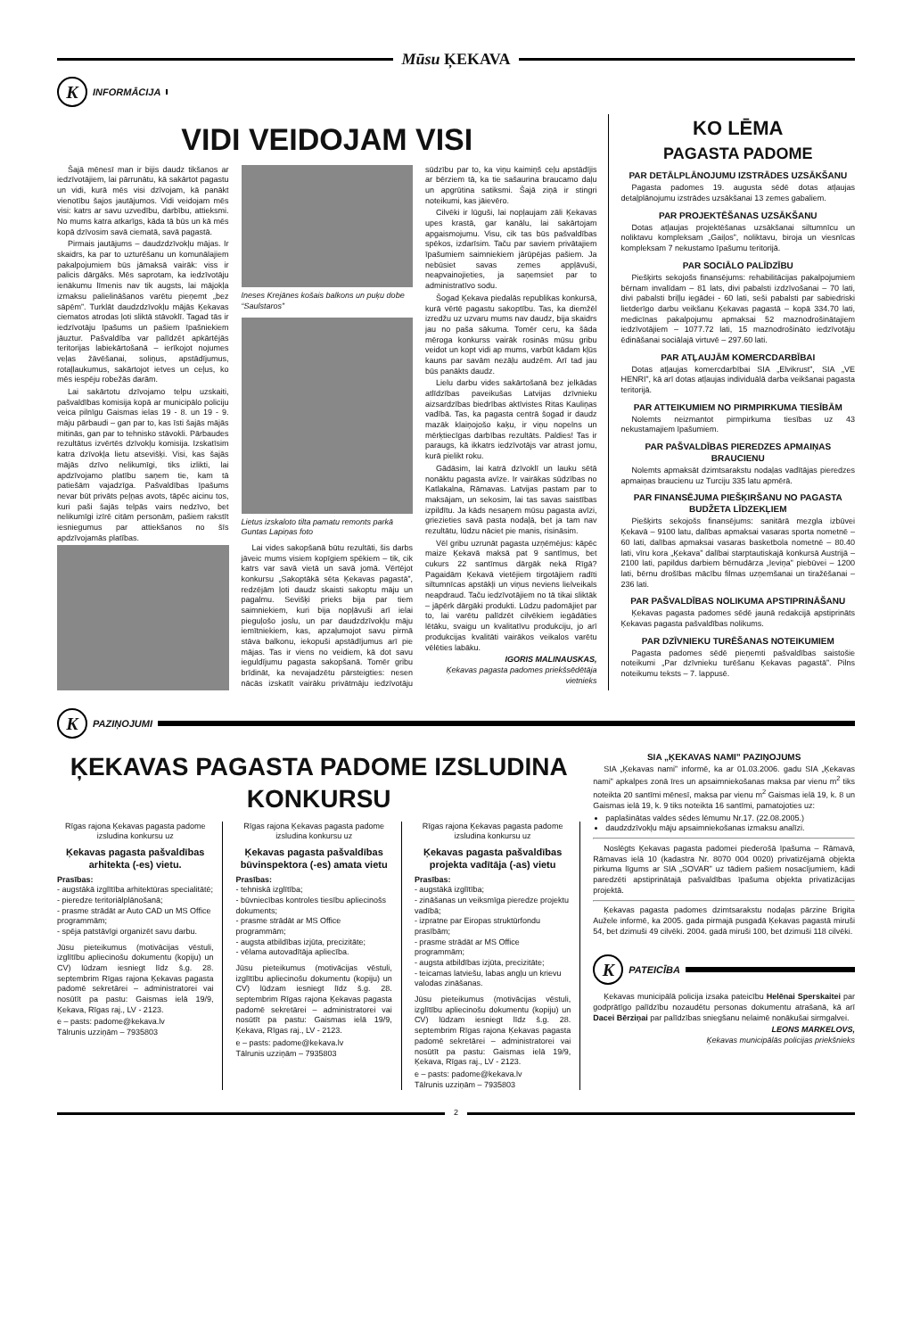Mūsu ĶEKAVA
K
INFORMĀCIJA
VIDI VEIDOJAM VISI
Šajā mēnesī man ir bijis daudz tikšanos ar iedzīvotājiem, lai pārrunātu, kā sakārtot pagastu un vidi, kurā mēs visi dzīvojam, kā panākt vienotību šajos jautājumos. Vidi veidojam mēs visi: katrs ar savu uzvedību, darbību, attieksmi. No mums katra atkarīgs, kāda tā būs un kā mēs kopā dzīvosim savā ciematā, savā pagastā.
Pirmais jautājums – daudzdzīvokļu mājas. Ir skaidrs, ka par to uzturēšanu un komunālajiem pakalpojumiem būs jāmaksā vairāk: viss ir palicis dārgāks. Mēs saprotam, ka iedzīvotāju ienākumu līmenis nav tik augsts, lai mājokļa izmaksu palielināšanos varētu pieņemt „bez sāpēm”. Turklāt daudzdzīvokļu mājās Ķekavas ciematos atrodas ļoti sliktā stāvoklī. Tagad tās ir iedzīvotāju īpašums un pašiem īpašniekiem jāuztur. Pašvaldība var palīdzēt apkārtējās teritorijas labiekārtošanā – ierīkojot nojumes veļas žāvēšanai, soliņus, apstādījumus, rotaļlaukumus, sakārtojot ietves un ceļus, ko mēs iespēju robežās darām.
Lai sakārtotu dzīvojamo telpu uzskaiti, pašvaldības komisija kopā ar municipālo policiju veica pilnīgu Gaismas ielas 19 - 8. un 19 - 9. māju pārbaudi – gan par to, kas īsti šajās mājās mitinās, gan par to tehnisko stāvokli. Pārbaudes rezultātus izvērtēs dzīvokļu komisija. Izskatīsim katra dzīvokļa lietu atsevišķi. Visi, kas šajās mājās dzīvo nelikumīgi, tiks izlikti, lai apdzīvojamo platību saņem tie, kam tā patiešām vajadzīga. Pašvaldības īpašums nevar būt privāts peļņas avots, tāpēc aicinu tos, kuri paši šajās telpās vairs nedzīvo, bet nelikumīgi izīrē citām personām, pašiem rakstīt iesniegumus par attiekšanos no šīs apdzīvojamās platības.
Ineses Krejānes košais balkons un puķu dobe “Saulstaros”
Lietus izskaloto tilta pamatu remonts parkā
Guntas Lapiņas foto
Lai vides sakopšanā būtu rezultāti, šis darbs jāveic mums visiem kopīgiem spēkiem – tik, cik katrs var savā vietā un savā jomā. Vērtējot konkursu „Sakoptākā sēta Ķekavas pagastā”, redzējām ļoti daudz skaisti sakoptu māju un pagalmu. Sevišķi prieks bija par tiem saimniekiem, kuri bija nopļāvuši arī ielai pieguļošo joslu, un par daudzdzīvokļu māju iemītniekiem, kas, apzaļumojot savu pirmā stāva balkonu, iekopuši apstādījumus arī pie mājas. Tas ir viens no veidiem, kā dot savu ieguldījumu pagasta sakopšanā. Tomēr gribu brīdināt, ka nevajadzētu pārsteigties: nesen nācās izskatīt vairāku privātmāju iedzīvotāju sūdzību par to, ka viņu kaimiņš ceļu apstādījis ar bērziem tā, ka tie sašaurina braucamo daļu un apgrūtina satiksmi. Šajā ziņā ir stingri noteikumi, kas jāievēro.
Cilvēki ir lūguši, lai nopļaujam zāli Ķekavas upes krastā, gar kanālu, lai sakārtojam apgaismojumu. Visu, cik tas būs pašvaldības spēkos, izdarīsim. Taču par saviem privātajiem īpašumiem saimniekiem jārūpējas pašiem. Ja nebūsiet savas zemes appļāvuši, neapvainojieties, ja saņemsiet par to administratīvo sodu.
Šogad Ķekava piedalās republikas konkursā, kurā vērtē pagastu sakoptību. Tas, ka diemžēl izredžu uz uzvaru mums nav daudz, bija skaidrs jau no paša sākuma. Tomēr ceru, ka šāda mēroga konkurss vairāk rosinās mūsu gribu veidot un kopt vidi ap mums, varbūt kādam kļūs kauns par savām nezāļu audzēm. Arī tad jau būs panākts daudz.
Lielu darbu vides sakārtošanā bez jelkādas atlīdzības paveikušas Latvijas dzīvnieku aizsardzības biedrības aktīvistes Ritas Kauliņas vadībā. Tas, ka pagasta centrā šogad ir daudz mazāk klaiņojošo kaķu, ir viņu nopelns un mērķtiecīgas darbības rezultāts. Paldies! Tas ir paraugs, kā ikkatrs iedzīvotājs var atrast jomu, kurā pielikt roku.
Gādāsim, lai katrā dzīvoklī un lauku sētā nonāktu pagasta avīze. Ir vairākas sūdzības no Katlakalna, Rāmavas. Latvijas pastam par to maksājam, un sekosim, lai tas savas saistības izpildītu. Ja kāds nesaņem mūsu pagasta avīzi, griezieties savā pasta nodaļā, bet ja tam nav rezultātu, lūdzu nāciet pie manis, risināsim.
Vēl gribu uzrunāt pagasta uzņēmējus: kāpēc maize Ķekavā maksā pat 9 santīmus, bet cukurs 22 santīmus dārgāk nekā Rīgā? Pagaidām Ķekavā vietējiem tirgotājiem radīti siltumnīcas apstākļi un viņus neviens lielveikals neapdraud. Taču iedzīvotājiem no tā tikai sliktāk – jāpērk dārgāki produkti. Lūdzu padomājiet par to, lai varētu palīdzēt cilvēkiem iegādāties lētāku, svaigu un kvalitatīvu produkciju, jo arī produkcijas kvalitāti vairākos veikalos varētu vēlēties labāku.
IGORIS MALINAUSKAS,
Ķekavas pagasta padomes priekšsēdētāja vietnieks
KO LĒMA
PAGASTA PADOME
PAR DETĀLPLĀNOJUMU IZSTRĀDES UZSĀKŠANU
Pagasta padomes 19. augusta sēdē dotas atļaujas detaļplānojumu izstrādes uzsākšanai 13 zemes gabaliem.
PAR PROJEKTĒŠANAS UZSĀKŠANU
Dotas atļaujas projektēšanas uzsākšanai siltumnīcu un noliktavu kompleksam „Gaiļos”, noliktavu, biroja un viesnīcas kompleksam 7 nekustamo īpašumu teritorijā.
PAR SOCIĀLO PALĪDZĪBU
Piešķirts sekojošs finansējums: rehabilitācijas pakalpojumiem bērnam invalīdam – 81 lats, divi pabalsti izdzīvošanai – 70 lati, divi pabalsti briļļu iegādei - 60 lati, seši pabalsti par sabiedriski lietderīgo darbu veikšanu Ķekavas pagastā – kopā 334.70 lati, medicīnas pakalpojumu apmaksai 52 maznodrošinātajiem iedzīvotājiem – 1077.72 lati, 15 maznodrošināto iedzīvotāju ēdināšanai sociālajā virtuvē – 297.60 lati.
PAR ATĻAUJĀM KOMERCDARBĪBAI
Dotas atļaujas komercdarbībai SIA „Elvikrust”, SIA „VE HENRI”, kā arī dotas atļaujas individuālā darba veikšanai pagasta teritorijā.
PAR ATTEIKUMIEM NO PIRMPIRKUMA TIESĪBĀM
Nolemts neizmantot pirmpirkuma tiesības uz 43 nekustamajiem īpašumiem.
PAR PAŠVALDĪBAS PIEREDZES APMAIŅAS BRAUCIENU
Nolemts apmaksāt dzimtsarakstu nodaļas vadītājas pieredzes apmaiņas braucienu uz Turciju 335 latu apmērā.
PAR FINANSĒJUMA PIEŠĶIRŠANU NO PAGASTA BUDŽETA LĪDZEKĻIEM
Piešķirts sekojošs finansējums: sanitārā mezgla izbūvei Ķekavā – 9100 latu, dalības apmaksai vasaras sporta nometnē – 60 lati, dalības apmaksai vasaras basketbola nometnē – 80.40 lati, vīru kora „Ķekava” dalībai starptautiskajā konkursā Austrijā – 2100 lati, papildus darbiem bērnudārza „Ieviņa” piebūvei – 1200 lati, bērnu drošības mācību filmas uzņemšanai un tiražēšanai – 236 lati.
PAR PAŠVALDĪBAS NOLIKUMA APSTIPRINĀŠANU
Ķekavas pagasta padomes sēdē jaunā redakcijā apstiprināts Ķekavas pagasta pašvaldības nolikums.
PAR DZĪVNIEKU TURĒŠANAS NOTEIKUMIEM
Pagasta padomes sēdē pieņemti pašvaldības saistošie noteikumi „Par dzīvnieku turēšanu Ķekavas pagastā”. Pilns noteikumu teksts – 7. lappusē.
K
PAZIŅOJUMI
ĶEKAVAS PAGASTA PADOME IZSLUDINA KONKURSU
Rīgas rajona Ķekavas pagasta padome izsludina konkursu uz
Ķekavas pagasta pašvaldības arhitekta (-es) vietu.
Prasības:
- augstākā izglītība arhitektūras specialitātē;
- pieredze teritoriālplānošanā;
- prasme strādāt ar Auto CAD un MS Office programmām;
- spēja patstāvīgi organizēt savu darbu.
Jūsu pieteikumus (motivācijas vēstuli, izglītību apliecinošu dokumentu (kopiju) un CV) lūdzam iesniegt līdz š.g. 28. septembrim Rīgas rajona Ķekavas pagasta padomē sekretārei – administratorei vai nosūtīt pa pastu: Gaismas ielā 19/9, Ķekava, Rīgas raj., LV - 2123.
e – pasts: padome@kekava.lv
Tālrunis uzziņām – 7935803
Rīgas rajona Ķekavas pagasta padome izsludina konkursu uz
Ķekavas pagasta pašvaldības būvinspektora (-es) amata vietu
Prasības:
- tehniskā izglītība;
- būvniecības kontroles tiesību apliecinošs dokuments;
- prasme strādāt ar MS Office programmām;
- augsta atbildības izjūta, precizitāte;
- vēlama autovadītāja apliecība.
Jūsu pieteikumus (motivācijas vēstuli, izglītību apliecinošu dokumentu (kopiju) un CV) lūdzam iesniegt līdz š.g. 28. septembrim Rīgas rajona Ķekavas pagasta padomē sekretārei – administratorei vai nosūtīt pa pastu: Gaismas ielā 19/9, Ķekava, Rīgas raj., LV - 2123.
e – pasts: padome@kekava.lv
Tālrunis uzziņām – 7935803
Rīgas rajona Ķekavas pagasta padome izsludina konkursu uz
Ķekavas pagasta pašvaldības projekta vadītāja (-as) vietu
Prasības:
- augstākā izglītība;
- zināšanas un veiksmīga pieredze projektu vadībā;
- izpratne par Eiropas struktūrfondu prasībām;
- prasme strādāt ar MS Office programmām;
- augsta atbildības izjūta, precizitāte;
- teicamas latviešu, labas angļu un krievu valodas zināšanas.
Jūsu pieteikumus (motivācijas vēstuli, izglītību apliecinošu dokumentu (kopiju) un CV) lūdzam iesniegt līdz š.g. 28. septembrim Rīgas rajona Ķekavas pagasta padomē sekretārei – administratorei vai nosūtīt pa pastu: Gaismas ielā 19/9, Ķekava, Rīgas raj., LV - 2123.
e – pasts: padome@kekava.lv
Tālrunis uzziņām – 7935803
SIA „ĶEKAVAS NAMI” PAZIŅOJUMS
SIA „Ķekavas nami” informē, ka ar 01.03.2006. gadu SIA „Ķekavas nami” apkalpes zonā īres un apsaimniekošanas maksa par vienu m<sup>2</sup> tiks noteikta 20 santīmi mēnesī, maksa par vienu m<sup>2</sup> Gaismas ielā 19, k. 8 un Gaismas ielā 19, k. 9 tiks noteikta 16 santīmi, pamatojoties uz:
paplašinātas valdes sēdes lēmumu Nr.17. (22.08.2005.)
daudzdzīvokļu māju apsaimniekošanas izmaksu analīzi.
Noslēgts Ķekavas pagasta padomei piederošā īpašuma – Rāmavā, Rāmavas ielā 10 (kadastra Nr. 8070 004 0020) privatizējamā objekta pirkuma līgums ar SIA „SOVAR” uz tādiem pašiem nosacījumiem, kādi paredzēti apstiprinātajā pašvaldības īpašuma objekta privatizācijas projektā.
Ķekavas pagasta padomes dzimtsarakstu nodaļas pārzine Brigita Aužele informē, ka 2005. gada pirmajā pusgadā Ķekavas pagastā miruši 54, bet dzimuši 49 cilvēki. 2004. gadā miruši 100, bet dzimuši 118 cilvēki.
K
PATEICĪBA
Ķekavas municipālā policija izsaka pateicību Helēnai Sperskaitei par godprātīgo palīdzību nozaudētu personas dokumentu atrašanā, kā arī Dacei Bērziņai par palīdzības sniegšanu nelaimē nonākušai sirmgalvei.
LEONS MARKELOVS,
Ķekavas municipālās policijas priekšnieks
2